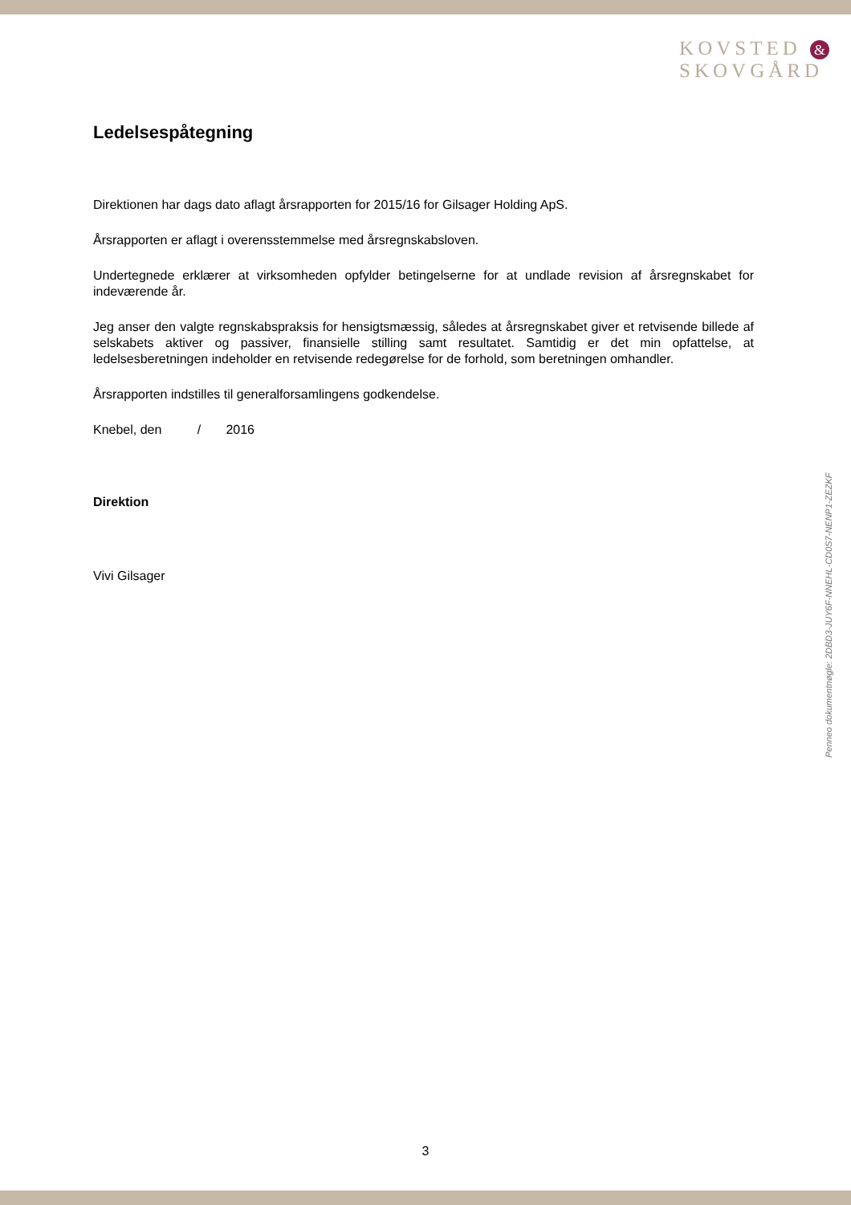KOVSTED &
SKOVGÅRD
Ledelsespåtegning
Direktionen har dags dato aflagt årsrapporten for 2015/16 for Gilsager Holding ApS.
Årsrapporten er aflagt i overensstemmelse med årsregnskabsloven.
Undertegnede erklærer at virksomheden opfylder betingelserne for at undlade revision af årsregnskabet for indeværende år.
Jeg anser den valgte regnskabspraksis for hensigtsmæssig, således at årsregnskabet giver et retvisende billede af selskabets aktiver og passiver, finansielle stilling samt resultatet. Samtidig er det min opfattelse, at ledelsesberetningen indeholder en retvisende redegørelse for de forhold, som beretningen omhandler.
Årsrapporten indstilles til generalforsamlingens godkendelse.
Knebel, den / 2016
Direktion
Vivi Gilsager
Penneo dokumentnøgle: 2DBD3-JUY6F-NNEHL-CD0S7-NENP1-ZEZKF
3